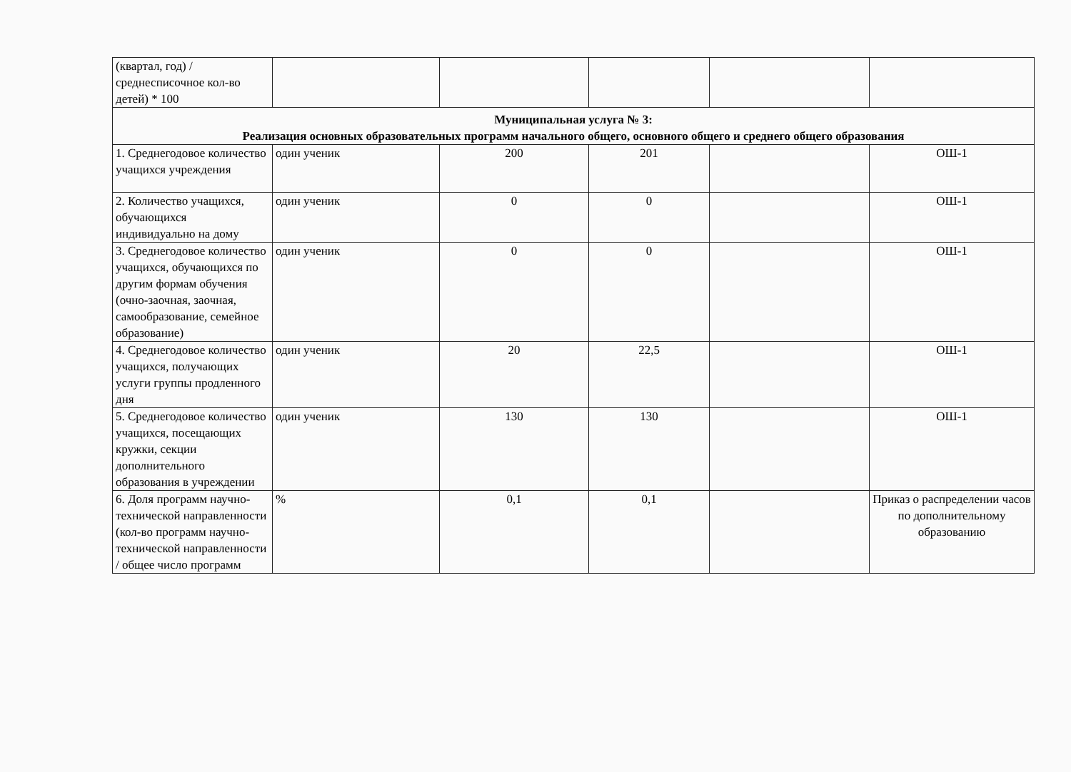| (квартал, год) / среднесписочное кол-во детей) * 100 | | | | | |
| Муниципальная услуга № 3: Реализация основных образовательных программ начального общего, основного общего и среднего общего образования | | | | | |
| 1. Среднегодовое количество учащихся учреждения | один ученик | 200 | 201 | | ОШ-1 |
| 2. Количество учащихся, обучающихся индивидуально на дому | один ученик | 0 | 0 | | ОШ-1 |
| 3. Среднегодовое количество учащихся, обучающихся по другим формам обучения (очно-заочная, заочная, самообразование, семейное образование) | один ученик | 0 | 0 | | ОШ-1 |
| 4. Среднегодовое количество учащихся, получающих услуги группы продленного дня | один ученик | 20 | 22,5 | | ОШ-1 |
| 5. Среднегодовое количество учащихся, посещающих кружки, секции дополнительного образования в учреждении | один ученик | 130 | 130 | | ОШ-1 |
| 6. Доля программ научно-технической направленности (кол-во программ научно-технической направленности / общее число программ | % | 0,1 | 0,1 | | Приказ о распределении часов по дополнительному образованию |